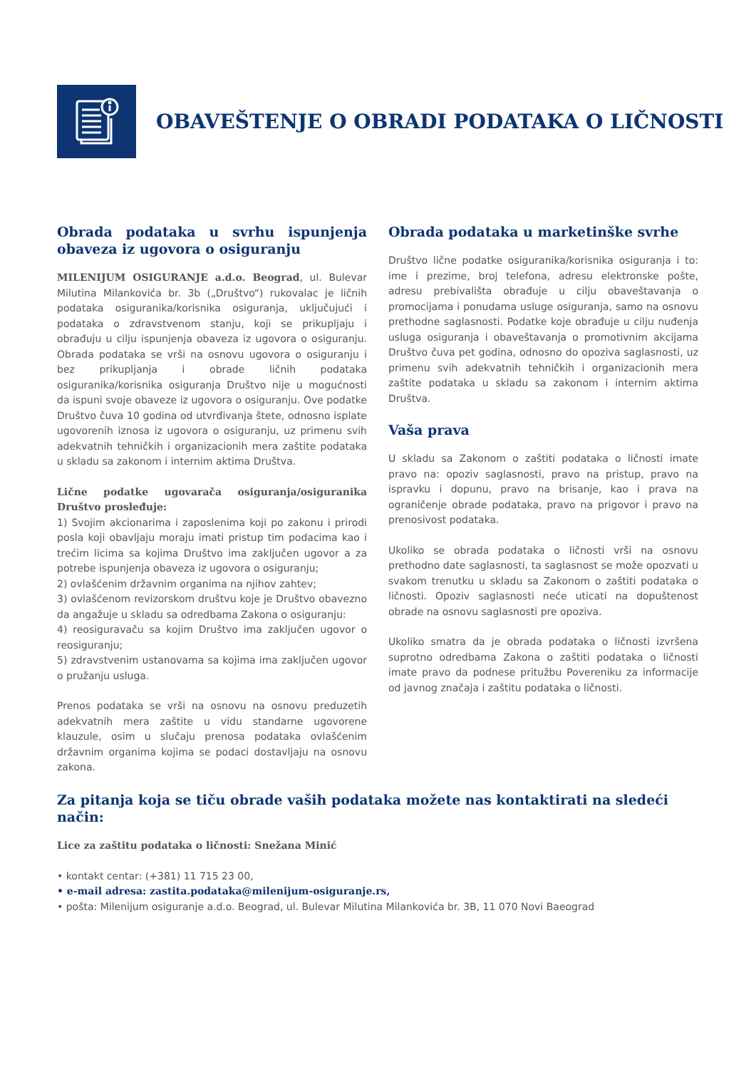OBAVEŠTENJE O OBRADI PODATAKA O LIČNOSTI
Obrada podataka u svrhu ispunjenja obaveza iz ugovora o osiguranju
MILENIJUM OSIGURANJE a.d.o. Beograd, ul. Bulevar Milutina Milankovića br. 3b („Društvo“) rukovalac je ličnih podataka osiguranika/korisnika osiguranja, uključujući i podataka o zdravstvenom stanju, koji se prikupljaju i obrađuju u cilju ispunjenja obaveza iz ugovora o osiguranju. Obrada podataka se vrši na osnovu ugovora o osiguranju i bez prikupljanja i obrade ličnih podataka osiguranika/korisnika osiguranja Društvo nije u mogućnosti da ispuni svoje obaveze iz ugovora o osiguranju. Ove podatke Društvo čuva 10 godina od utvrđivanja štete, odnosno isplate ugovorenih iznosa iz ugovora o osiguranju, uz primenu svih adekvatnih tehničkih i organizacionih mera zaštite podataka u skladu sa zakonom i internim aktima Društva.
Lične podatke ugovarača osiguranja/osiguranika Društvo prosleđuje:
1) Svojim akcionarima i zaposlenima koji po zakonu i prirodi posla koji obavljaju moraju imati pristup tim podacima kao i trećim licima sa kojima Društvo ima zaključen ugovor a za potrebe ispunjenja obaveza iz ugovora o osiguranju;
2) ovlašćenim državnim organima na njihov zahtev;
3) ovlašćenom revizorskom društvu koje je Društvo obavezno da angažuje u skladu sa odredbama Zakona o osiguranju:
4) reosiguravaču sa kojim Društvo ima zaključen ugovor o reosiguranju;
5) zdravstvenim ustanovama sa kojima ima zaključen ugovor o pružanju usluga.
Prenos podataka se vrši na osnovu na osnovu preduzetih adekvatnih mera zaštite u vidu standarne ugovorene klauzule, osim u slučaju prenosa podataka ovlašćenim državnim organima kojima se podaci dostavljaju na osnovu zakona.
Obrada podataka u marketinške svrhe
Društvo lične podatke osiguranika/korisnika osiguranja i to: ime i prezime, broj telefona, adresu elektronske pošte, adresu prebivališta obrađuje u cilju obaveštavanja o promocijama i ponudama usluge osiguranja, samo na osnovu prethodne saglasnosti. Podatke koje obrađuje u cilju nuđenja usluga osiguranja i obaveštavanja o promotivnim akcijama Društvo čuva pet godina, odnosno do opoziva saglasnosti, uz primenu svih adekvatnih tehničkih i organizacionih mera zaštite podataka u skladu sa zakonom i internim aktima Društva.
Vaša prava
U skladu sa Zakonom o zaštiti podataka o ličnosti imate pravo na: opoziv saglasnosti, pravo na pristup, pravo na ispravku i dopunu, pravo na brisanje, kao i prava na ograničenje obrade podataka, pravo na prigovor i pravo na prenosivost podataka.
Ukoliko se obrada podataka o ličnosti vrši na osnovu prethodno date saglasnosti, ta saglasnost se može opozvati u svakom trenutku u skladu sa Zakonom o zaštiti podataka o ličnosti. Opoziv saglasnosti neće uticati na dopuštenost obrade na osnovu saglasnosti pre opoziva.
Ukoliko smatra da je obrada podataka o ličnosti izvršena suprotno odredbama Zakona o zaštiti podataka o ličnosti imate pravo da podnese pritužbu Povereniku za informacije od javnog značaja i zaštitu podataka o ličnosti.
Za pitanja koja se tiču obrade vaših podataka možete nas kontaktirati na sledeći način:
Lice za zaštitu podataka o ličnosti: Snežana Minić
• kontakt centar: (+381) 11 715 23 00,
• e-mail adresa: zastita.podataka@milenijum-osiguranje.rs,
• pošta: Milenijum osiguranje a.d.o. Beograd, ul. Bulevar Milutina Milankovića br. 3B, 11 070 Novi Baeograd